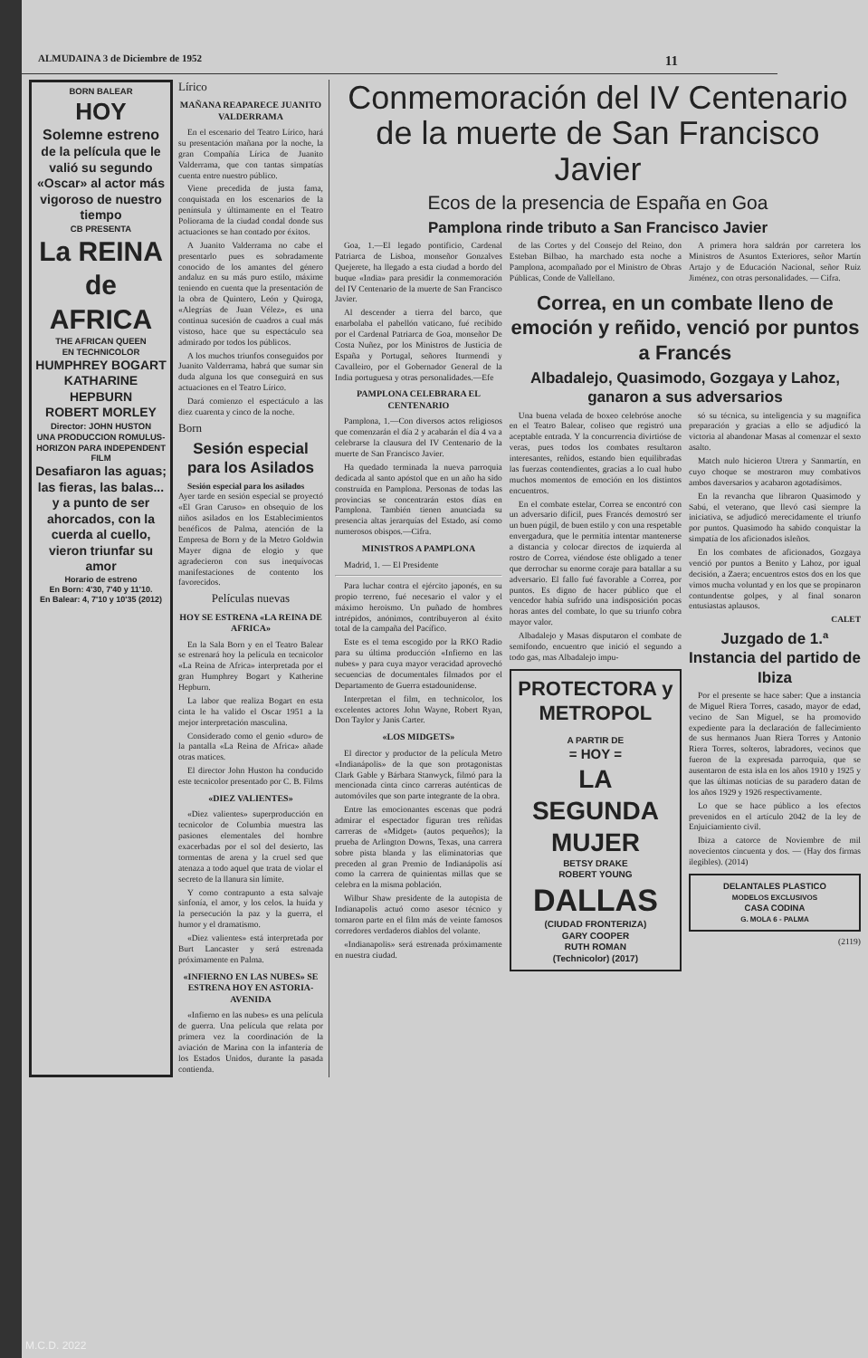ALMUDAINA 3 de Diciembre de 1952 11
BORN BALEAR
HOY
Solemne estreno
de la película que le valió su segundo «Oscar» al actor más vigoroso de nuestro tiempo
CB PRESENTA
La REINA de AFRICA
THE AFRICAN QUEEN
EN TECHNICOLOR
HUMPHREY BOGART
KATHARINE HEPBURN
ROBERT MORLEY
Director: JOHN HUSTON
UNA PRODUCCION ROMULUS-HORIZON PARA INDEPENDENT FILM
Desafiaron las aguas; las fieras, las balas... y a punto de ser ahorcados, con la cuerda al cuello, vieron triunfar su amor
Horario de estreno
En Born: 4'30, 7'40 y 11'10.
En Balear: 4, 7'10 y 10'35 (2012)
Lírico
MAÑANA REAPARECE JUANITO VALDERRAMA
En el escenario del Teatro Lírico, hará su presentación mañana por la noche, la gran Compañía Lírica de Juanito Valderrama, que con tantas simpatías cuenta entre nuestro público.
Viene precedida de justa fama, conquistada en los escenarios de la península y últimamente en el Teatro Poliorama de la ciudad condal donde sus actuaciones se han contado por éxitos.
A Juanito Valderrama no cabe el presentarlo pues es sobradamente conocido de los amantes del género andaluz en su más puro estilo, máxime teniendo en cuenta que la presentación de la obra de Quintero, León y Quiroga, «Alegrías de Juan Vélez», es una continua sucesión de cuadros a cual más vistoso, hace que su espectáculo sea admirado por todos los públicos.
A los muchos triunfos conseguidos por Juanito Valderrama, habrá que sumar sin duda alguna los que conseguirá en sus actuaciones en el Teatro Lírico.
Dará comienzo el espectáculo a las diez cuarenta y cinco de la noche.
Born
Sesión especial para los Asilados
Sesión especial para los asilados
Ayer tarde en sesión especial se proyectó «El Gran Caruso» en obsequio de los niños asilados en los Establecimientos benéficos de Palma, atención de la Empresa de Born y de la Metro Goldwin Mayer digna de elogio y que agradecieron con sus inequívocas manifestaciones de contento los favorecidos.
Películas nuevas
HOY SE ESTRENA «LA REINA DE AFRICA»
En la Sala Born y en el Teatro Balear se estrenará hoy la película en tecnicolor «La Reina de Africa» interpretada por el gran Humphrey Bogart y Katherine Hepburn.
La labor que realiza Bogart en esta cinta le ha valido el Oscar 1951 a la mejor interpretación masculina.
Considerado como el genio «duro» de la pantalla «La Reina de Africa» añade otras matices.
El director John Huston ha conducido este tecnicolor presentado por C. B. Films
«DIEZ VALIENTES»
«Diez valientes» superproducción en tecnicolor de Columbia muestra las pasiones elementales del hombre exacerbadas por el sol del desierto, las tormentas de arena y la cruel sed que atenaza a todo aquel que trata de violar el secreto de la llanura sin límite.
Y como contrapunto a esta salvaje sinfonía, el amor, y los celos. la huída y la persecución la paz y la guerra, el humor y el dramatismo.
«Diez valientes» está interpretada por Burt Lancaster y será estrenada próximamente en Palma.
«INFIERNO EN LAS NUBES» SE ESTRENA HOY EN ASTORIA-AVENIDA
«Infierno en las nubes» es una película de guerra. Una película que relata por primera vez la coordinación de la aviación de Marina con la infantería de los Estados Unidos, durante la pasada contienda.
Conmemoración del IV Centenario de la muerte de San Francisco Javier
Ecos de la presencia de España en Goa
Pamplona rinde tributo a San Francisco Javier
Goa, 1.—El legado pontificio, Cardenal Patriarca de Lisboa, monseñor Gonzalves Quejerete, ha llegado a esta ciudad a bordo del buque «India» para presidir la conmemoración del IV Centenario de la muerte de San Francisco Javier.
Al descender a tierra del barco, que enarbolaba el pabellón vaticano, fué recibido por el Cardenal Patriarca de Goa, monseñor De Costa Nuñez, por los Ministros de Justicia de España y Portugal, señores Iturmendi y Cavalleiro, por el Gobernador General de la India portuguesa y otras personalidades.—Efe
PAMPLONA CELEBRARA EL CENTENARIO
Pamplona, 1.—Con diversos actos religiosos que comenzarán el día 2 y acabarán el día 4 va a celebrarse la clausura del IV Centenario de la muerte de San Francisco Javier.
Ha quedado terminada la nueva parroquia dedicada al santo apóstol que en un año ha sido construída en Pamplona. Personas de todas las provincias se concentrarán estos días en Pamplona. También tienen anunciada su presencia altas jerarquías del Estado, así como numerosos obispos.—Cifra.
MINISTROS A PAMPLONA
Madrid, 1. — El Presidente
Para luchar contra el ejército japonés, en su propio terreno, fué necesario el valor y el máximo heroismo. Un puñado de hombres intrépidos, anónimos, contribuyeron al éxito total de la campaña del Pacífico.
Este es el tema escogido por la RKO Radio para su última producción «Infierno en las nubes» y para cuya mayor veracidad aprovechó secuencias de documentales filmados por el Departamento de Guerra estadounidense.
Interpretan el film, en technicolor, los excelentes actores John Wayne, Robert Ryan, Don Taylor y Janis Carter.
«LOS MIDGETS»
El director y productor de la película Metro «Indianápolis» de la que son protagonistas Clark Gable y Bárbara Stanwyck, filmó para la mencionada cinta cinco carreras auténticas de automóviles que son parte integrante de la obra.
Entre las emocionantes escenas que podrá admirar el espectador figuran tres reñidas carreras de «Midget» (autos pequeños); la prueba de Arlington Downs, Texas, una carrera sobre pista blanda y las eliminatorias que preceden al gran Premio de Indianápolis así como la carrera de quinientas millas que se celebra en la misma población.
Wilbur Shaw presidente de la autopista de Indianapolis actuó como asesor técnico y tomaron parte en el film más de veinte famosos corredores verdaderos diablos del volante.
«Indianapolis» será estrenada próximamente en nuestra ciudad.
de las Cortes y del Consejo del Reino, don Esteban Bilbao, ha marchado esta noche a Pamplona, acompañado por el Ministro de Obras Públicas, Conde de Vallellano.
A primera hora saldrán por carretera los Ministros de Asuntos Exteriores, señor Martín Artajo y de Educación Nacional, señor Ruiz Jiménez, con otras personalidades. — Cifra.
Correa, en un combate lleno de emoción y reñido, venció por puntos a Francés
Albadalejo, Quasimodo, Gozgaya y Lahoz, ganaron a sus adversarios
Una buena velada de boxeo celebróse anoche en el Teatro Balear, coliseo que registró una aceptable entrada. Y la concurrencia divirtióse de veras, pues todos los combates resultaron interesantes, reñidos, estando bien equilibradas las fuerzas contendientes, gracias a lo cual hubo muchos momentos de emoción en los distintos encuentros.
En el combate estelar, Correa se encontró con un adversario difícil, pues Francés demostró ser un buen púgil, de buen estilo y con una respetable envergadura, que le permitía intentar mantenerse a distancia y colocar directos de izquierda al rostro de Correa, viéndose éste obligado a tener que derrochar su enorme coraje para batallar a su adversario. El fallo fué favorable a Correa, por puntos. Es digno de hacer público que el vencedor había sufrido una indisposición pocas horas antes del combate, lo que su triunfo cobra mayor valor.
Albadalejo y Masas disputaron el combate de semifondo, encuentro que inició el segundo a todo gas, mas Albadalejo impu-
PROTECTORA y METROPOL
A PARTIR DE
= HOY =
LA SEGUNDA MUJER
BETSY DRAKE
ROBERT YOUNG
DALLAS
(CIUDAD FRONTERIZA)
GARY COOPER
RUTH ROMAN
(Technicolor) (2017)
só su técnica, su inteligencia y su magnífica preparación y gracias a ello se adjudicó la victoria al abandonar Masas al comenzar el sexto asalto.
Match nulo hicieron Utrera y Sanmartín, en cuyo choque se mostraron muy combativos ambos daversarios y acabaron agotadísimos.
En la revancha que libraron Quasimodo y Sabú, el veterano, que llevó casi siempre la iniciativa, se adjudicó merecidamente el triunfo por puntos. Quasimodo ha sabido conquistar la simpatía de los aficionados isleños.
En los combates de aficionados, Gozgaya venció por puntos a Benito y Lahoz, por igual decisión, a Zaera; encuentros estos dos en los que vimos mucha voluntad y en los que se propinaron contundentse golpes, y al final sonaron entusiastas aplausos.
CALET
Juzgado de 1.ª Instancia del partido de Ibiza
Por el presente se hace saber: Que a instancia de Miguel Riera Torres, casado, mayor de edad, vecino de San Miguel, se ha promovido expediente para la declaración de fallecimiento de sus hermanos Juan Riera Torres y Antonio Riera Torres, solteros, labradores, vecinos que fueron de la expresada parroquia, que se ausentaron de esta isla en los años 1910 y 1925 y que las últimas noticias de su paradero datan de los años 1929 y 1926 respectivamente.
Lo que se hace público a los efectos prevenidos en el artículo 2042 de la ley de Enjuiciamiento civil.
Ibiza a catorce de Noviembre de mil novecientos cincuenta y dos. — (Hay dos firmas ilegibles). (2014)
DELANTALES PLASTICO
MODELOS EXCLUSIVOS
CASA CODINA
G. MOLA 6 - PALMA
(2119)
M.C.D. 2022